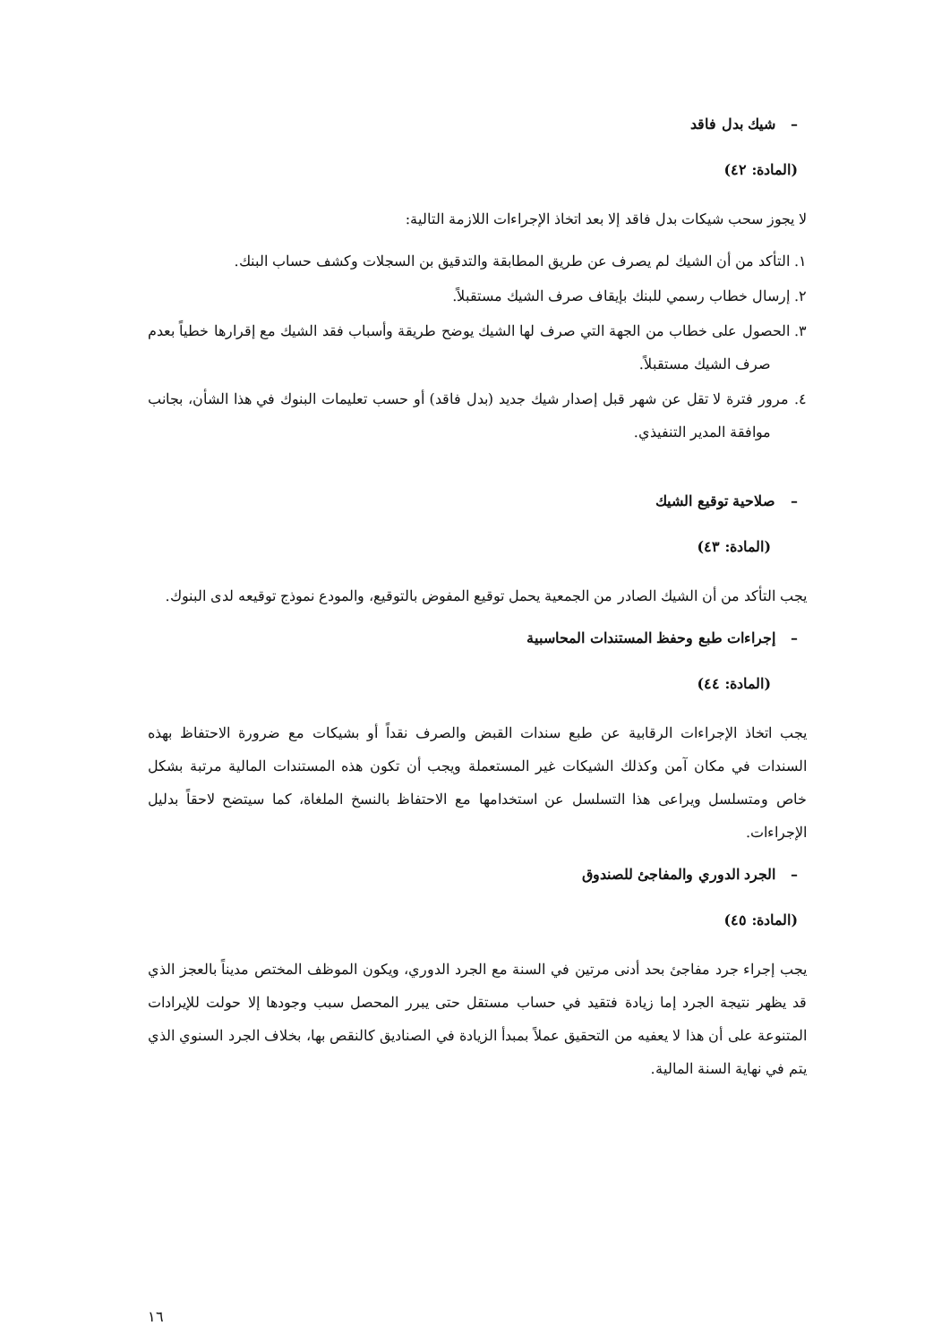– شيك بدل فاقد
(المادة: ٤٢)
لا يجوز سحب شيكات بدل فاقد إلا بعد اتخاذ الإجراءات اللازمة التالية:
١. التأكد من أن الشيك لم يصرف عن طريق المطابقة والتدقيق بن السجلات وكشف حساب البنك.
٢. إرسال خطاب رسمي للبنك بإيقاف صرف الشيك مستقبلاً.
٣. الحصول على خطاب من الجهة التي صرف لها الشيك يوضح طريقة وأسباب فقد الشيك مع إقرارها خطياً بعدم صرف الشيك مستقبلاً.
٤. مرور فترة لا تقل عن شهر قبل إصدار شيك جديد (بدل فاقد) أو حسب تعليمات البنوك في هذا الشأن، بجانب موافقة المدير التنفيذي.
– صلاحية توقيع الشيك
(المادة: ٤٣)
يجب التأكد من أن الشيك الصادر من الجمعية يحمل توقيع المفوض بالتوقيع، والمودع نموذج توقيعه لدى البنوك.
– إجراءات طبع وحفظ المستندات المحاسبية
(المادة: ٤٤)
يجب اتخاذ الإجراءات الرقابية عن طبع سندات القبض والصرف نقداً أو بشيكات مع ضرورة الاحتفاظ بهذه السندات في مكان آمن وكذلك الشيكات غير المستعملة ويجب أن تكون هذه المستندات المالية مرتبة بشكل خاص ومتسلسل ويراعى هذا التسلسل عن استخدامها مع الاحتفاظ بالنسخ الملغاة، كما سيتضح لاحقاً بدليل الإجراءات.
– الجرد الدوري والمفاجئ للصندوق
(المادة: ٤٥)
يجب إجراء جرد مفاجئ بحد أدنى مرتين في السنة مع الجرد الدوري، ويكون الموظف المختص مديناً بالعجز الذي قد يظهر نتيجة الجرد إما زيادة فتقيد في حساب مستقل حتى يبرر المحصل سبب وجودها إلا حولت للإيرادات المتنوعة على أن هذا لا يعفيه من التحقيق عملاً بمبدأ الزيادة في الصناديق كالنقص بها، بخلاف الجرد السنوي الذي يتم في نهاية السنة المالية.
١٦